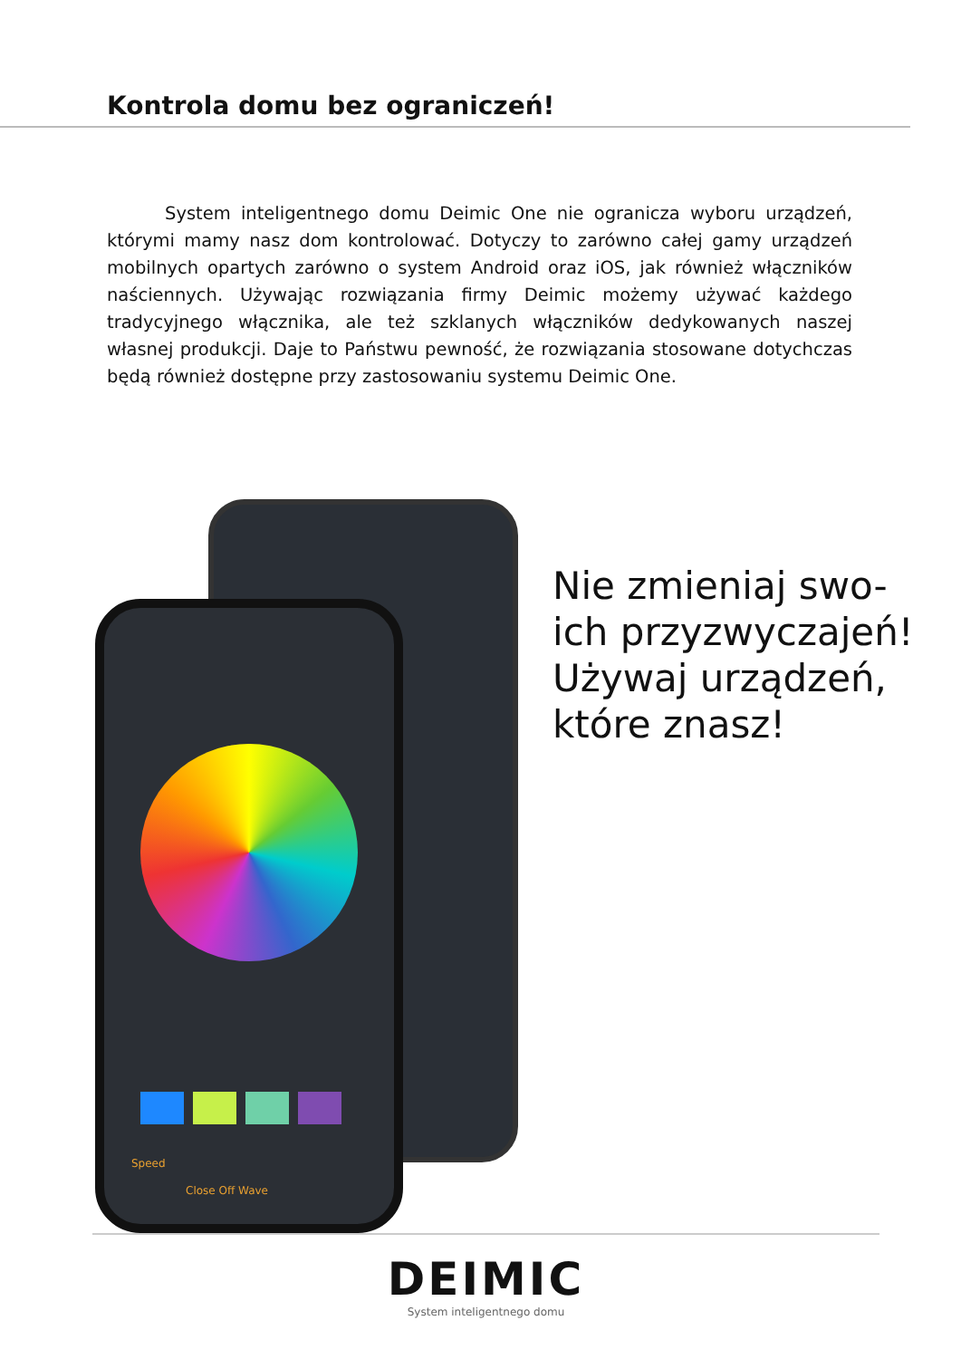Kontrola domu bez ograniczeń!
System inteligentnego domu Deimic One nie ogranicza wyboru urządzeń, którymi mamy nasz dom kontrolować. Dotyczy to zarówno całej gamy urządzeń mobilnych opartych zarówno o system Android oraz iOS, jak również włączników naściennych. Używając rozwiązania firmy Deimic możemy używać każdego tradycyjnego włącznika, ale też szklanych włączników dedykowanych naszej własnej produkcji. Daje to Państwu pewność, że rozwiązania stosowane dotychczas będą również dostępne przy zastosowaniu systemu Deimic One.
Speed
Close Off Wave
Nie zmieniaj swo-
ich przyzwyczajeń!
Używaj urządzeń,
które znasz!
DEIMIC
System inteligentnego domu